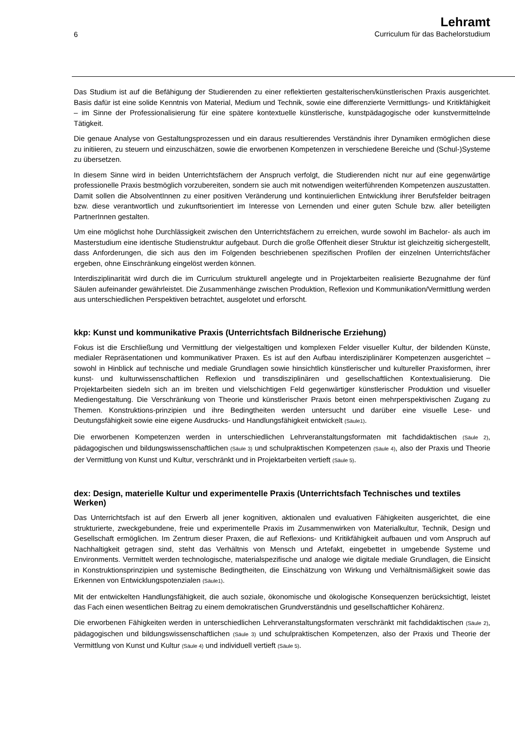6
Lehramt
Curriculum für das Bachelorstudium
Das Studium ist auf die Befähigung der Studierenden zu einer reflektierten gestalterischen/künstlerischen Praxis ausgerichtet. Basis dafür ist eine solide Kenntnis von Material, Medium und Technik, sowie eine differenzierte Vermittlungs- und Kritikfähigkeit – im Sinne der Professionalisierung für eine spätere kontextuelle künstlerische, kunstpädagogische oder kunstvermittelnde Tätigkeit.
Die genaue Analyse von Gestaltungsprozessen und ein daraus resultierendes Verständnis ihrer Dynamiken ermöglichen diese zu initiieren, zu steuern und einzuschätzen, sowie die erworbenen Kompetenzen in verschiedene Bereiche und (Schul-)Systeme zu übersetzen.
In diesem Sinne wird in beiden Unterrichtsfächern der Anspruch verfolgt, die Studierenden nicht nur auf eine gegenwärtige professionelle Praxis bestmöglich vorzubereiten, sondern sie auch mit notwendigen weiterführenden Kompetenzen auszustatten. Damit sollen die AbsolventInnen zu einer positiven Veränderung und kontinuierlichen Entwicklung ihrer Berufsfelder beitragen bzw. diese verantwortlich und zukunftsorientiert im Interesse von Lernenden und einer guten Schule bzw. aller beteiligten PartnerInnen gestalten.
Um eine möglichst hohe Durchlässigkeit zwischen den Unterrichtsfächern zu erreichen, wurde sowohl im Bachelor- als auch im Masterstudium eine identische Studienstruktur aufgebaut. Durch die große Offenheit dieser Struktur ist gleichzeitig sichergestellt, dass Anforderungen, die sich aus den im Folgenden beschriebenen spezifischen Profilen der einzelnen Unterrichtsfächer ergeben, ohne Einschränkung eingelöst werden können.
Interdisziplinarität wird durch die im Curriculum strukturell angelegte und in Projektarbeiten realisierte Bezugnahme der fünf Säulen aufeinander gewährleistet. Die Zusammenhänge zwischen Produktion, Reflexion und Kommunikation/Vermittlung werden aus unterschiedlichen Perspektiven betrachtet, ausgelotet und erforscht.
kkp: Kunst und kommunikative Praxis (Unterrichtsfach Bildnerische Erziehung)
Fokus ist die Erschließung und Vermittlung der vielgestaltigen und komplexen Felder visueller Kultur, der bildenden Künste, medialer Repräsentationen und kommunikativer Praxen. Es ist auf den Aufbau interdisziplinärer Kompetenzen ausgerichtet – sowohl in Hinblick auf technische und mediale Grundlagen sowie hinsichtlich künstlerischer und kultureller Praxisformen, ihrer kunst- und kulturwissenschaftlichen Reflexion und transdisziplinären und gesellschaftlichen Kontextualisierung. Die Projektarbeiten siedeln sich an im breiten und vielschichtigen Feld gegenwärtiger künstlerischer Produktion und visueller Mediengestaltung. Die Verschränkung von Theorie und künstlerischer Praxis betont einen mehrperspektivischen Zugang zu Themen. Konstruktions-prinzipien und ihre Bedingtheiten werden untersucht und darüber eine visuelle Lese- und Deutungsfähigkeit sowie eine eigene Ausdrucks- und Handlungsfähigkeit entwickelt (Säule1).
Die erworbenen Kompetenzen werden in unterschiedlichen Lehrveranstaltungsformaten mit fachdidaktischen (Säule 2), pädagogischen und bildungswissenschaftlichen (Säule 3) und schulpraktischen Kompetenzen (Säule 4), also der Praxis und Theorie der Vermittlung von Kunst und Kultur, verschränkt und in Projektarbeiten vertieft (Säule 5).
dex: Design, materielle Kultur und experimentelle Praxis (Unterrichtsfach Technisches und textiles Werken)
Das Unterrichtsfach ist auf den Erwerb all jener kognitiven, aktionalen und evaluativen Fähigkeiten ausgerichtet, die eine strukturierte, zweckgebundene, freie und experimentelle Praxis im Zusammenwirken von Materialkultur, Technik, Design und Gesellschaft ermöglichen. Im Zentrum dieser Praxen, die auf Reflexions- und Kritikfähigkeit aufbauen und vom Anspruch auf Nachhaltigkeit getragen sind, steht das Verhältnis von Mensch und Artefakt, eingebettet in umgebende Systeme und Environments. Vermittelt werden technologische, materialspezifische und analoge wie digitale mediale Grundlagen, die Einsicht in Konstruktionsprinzipien und systemische Bedingtheiten, die Einschätzung von Wirkung und Verhältnismäßigkeit sowie das Erkennen von Entwicklungspotenzialen (Säule1).
Mit der entwickelten Handlungsfähigkeit, die auch soziale, ökonomische und ökologische Konsequenzen berücksichtigt, leistet das Fach einen wesentlichen Beitrag zu einem demokratischen Grundverständnis und gesellschaftlicher Kohärenz.
Die erworbenen Fähigkeiten werden in unterschiedlichen Lehrveranstaltungsformaten verschränkt mit fachdidaktischen (Säule 2), pädagogischen und bildungswissenschaftlichen (Säule 3) und schulpraktischen Kompetenzen, also der Praxis und Theorie der Vermittlung von Kunst und Kultur (Säule 4) und individuell vertieft (Säule 5).